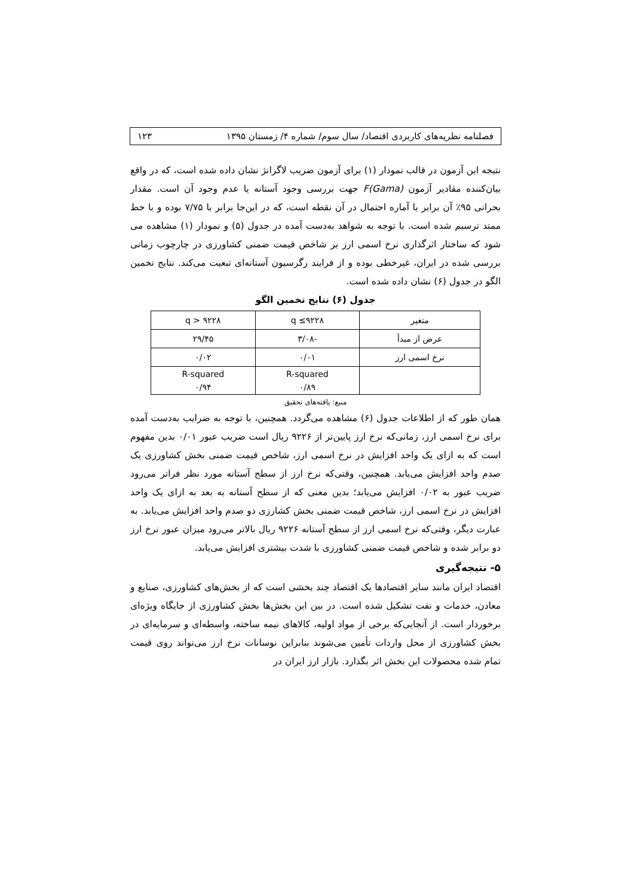فصلنامه نظریه‌های کاربردی اقتصاد/ سال سوم/ شماره ۴/ زمستان ۱۳۹۵ ۱۲۳
نتیجه این آزمون در قالب نمودار (۱) برای آزمون ضریب لاگرانژ نشان داده شده است، که در واقع بیان‌کننده مقادیر آزمون F(Gama) جهت بررسی وجود آستانه یا عدم وجود آن است. مقدار بحرانی ۹۵٪ آن برابر با آماره احتمال در آن نقطه است، که در این‌جا برابر با ۷/۷۵ بوده و با خط ممتد ترسیم شده است. با توجه به شواهد به‌دست آمده در جدول (۵) و نمودار (۱) مشاهده می شود که ساختار اثرگذاری نرخ اسمی ارز بر شاخص قیمت ضمنی کشاورزی در چارچوب زمانی بررسی شده در ایران، غیرخطی بوده و از فرایند رگرسیون آستانه‌ای تبعیت می‌کند. نتایج تخمین الگو در جدول (۶) نشان داده شده است.
جدول (۶) نتایج تخمین الگو
| متغیر | q ≤۹۲۲۸ | q > ۹۲۲۸ |
| عرض از مبدأ | -۳/۰۸ | ۲۹/۴۵ |
| نرخ اسمی ارز | ۰/۰۱ | ۰/۰۲ |
| | R-squared ۰/۸۹ | R-squared ۰/۹۴ |
منبع: یافته‌های تحقیق
همان طور که از اطلاعات جدول (۶) مشاهده می‌گردد. همچنین، با توجه به ضرایب به‌دست آمده برای نرخ اسمی ارز، زمانی‌که نرخ ارز پایین‌تر از ۹۲۲۶ ریال است ضریب عبور ۰/۰۱ بدین مفهوم است که به ازای یک واحد افزایش در نرخ اسمی ارز، شاخص قیمت ضمنی بخش کشاورزی یک صدم واحد افزایش می‌یابد. همچنین، وقتی‌که نرخ ارز از سطح آستانه مورد نظر فراتر می‌رود ضریب عبور به ۰/۰۲ افزایش می‌یابد؛ بدین معنی که از سطح آستانه به بعد به ازای یک واحد افزایش در نرخ اسمی ارز، شاخص قیمت ضمنی بخش کشارزی دو صدم واحد افزایش می‌یابد. به عبارت دیگر، وقتی‌که نرخ اسمی ارز از سطح آستانه ۹۲۲۶ ریال بالاتر می‌رود میزان عبور نرخ ارز دو برابر شده و شاخص قیمت ضمنی کشاورزی با شدت بیشتری افزایش می‌یابد.
۵- نتیجه‌گیری
اقتصاد ایران مانند سایر اقتصادها یک اقتصاد چند بخشی است که از بخش‌های کشاورزی، صنایع و معادن، خدمات و نفت تشکیل شده است. در بین این بخش‌ها بخش کشاورزی از جایگاه ویژه‌ای برخوردار است. از آنجایی‌که برخی از مواد اولیه، کالاهای نیمه ساخته، واسطه‌ای و سرمایه‌ای در بخش کشاورزی از محل واردات تأمین می‌شوند بنابراین نوسانات نرخ ارز می‌تواند روی قیمت تمام شده محصولات این بخش اثر بگذارد. بازار ارز ایران در